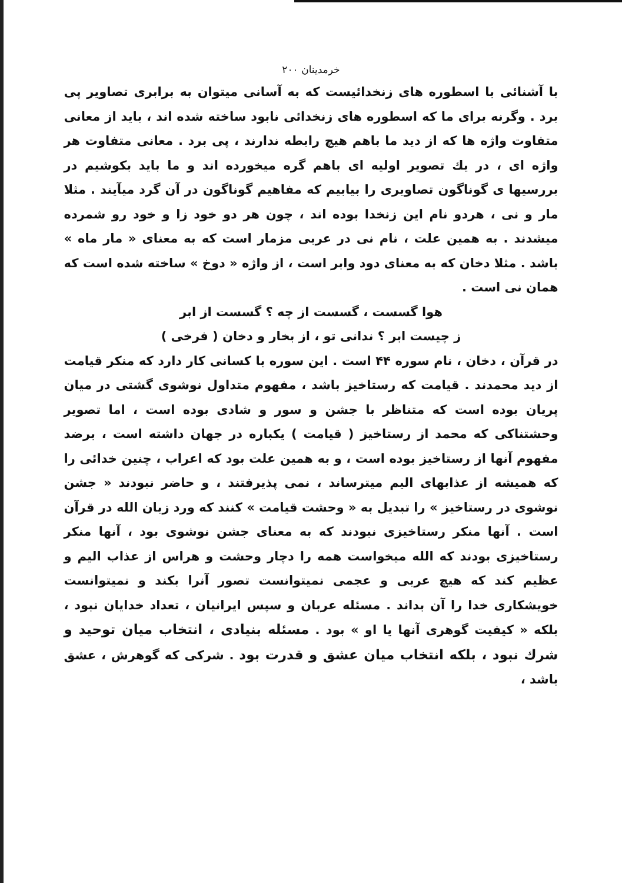خرمدینان ۲۰۰
با آشنائی با اسطوره های زنخدائیست که به آسانی میتوان به برابری تصاویر پی برد . وگرنه برای ما که اسطوره های زنخدائی نابود ساخته شده اند ، باید از معانی متفاوت واژه ها که از دید ما باهم هیچ رابطه ندارند ، پی برد . معانی متفاوت هر واژه ای ، در یك تصویر اولیه ای باهم گره میخورده اند و ما باید بکوشیم در بررسیها ی گوناگون تصاویری را بیابیم که مفاهیم گوناگون در آن گرد میآیند . مثلا مار و نی ، هردو نام این زنخدا بوده اند ، چون هر دو خود زا و خود رو شمرده میشدند . به همین علت ، نام نی در عربی مزمار است که به معنای « مار ماه » باشد . مثلا دخان که به معنای دود وابر است ، از واژه « دوخ » ساخته شده است که همان نی است .
هوا گسست ، گسست از چه ؟ گسست از ابر
ز چیست ابر ؟ ندانی تو ، از بخار و دخان ( فرخی )
در قرآن ، دخان ، نام سوره ۴۴ است . این سوره با کسانی کار دارد که منکر قیامت از دید محمدند . قیامت که رستاخیز باشد ، مفهوم متداول نوشوی گشتی در میان پریان بوده است که متناظر با جشن و سور و شادی بوده است ، اما تصویر وحشتناکی که محمد از رستاخیز ( قیامت ) یکباره در جهان داشته است ، برضد مفهوم آنها از رستاخیز بوده است ، و به همین علت بود که اعراب ، چنین خدائی را که همیشه از عذابهای الیم میترساند ، نمی پذیرفتند ، و حاضر نبودند « جشن نوشوی در رستاخیز » را تبدیل به « وحشت قیامت » کنند که ورد زبان الله در قرآن است . آنها منکر رستاخیزی نبودند که به معنای جشن نوشوی بود ، آنها منکر رستاخیزی بودند که الله میخواست همه را دچار وحشت و هراس از عذاب الیم و عظیم کند که هیچ عربی و عجمی نمیتوانست تصور آنرا بکند و نمیتوانست خویشکاری خدا را آن بداند . مسئله عربان و سپس ایرانیان ، تعداد خدایان نبود ، بلکه « کیفیت گوهری آنها یا او » بود . مسئله بنیادی ، انتخاب میان توحید و شرك نبود ، بلکه انتخاب میان عشق و قدرت بود . شرکی که گوهرش ، عشق باشد ،